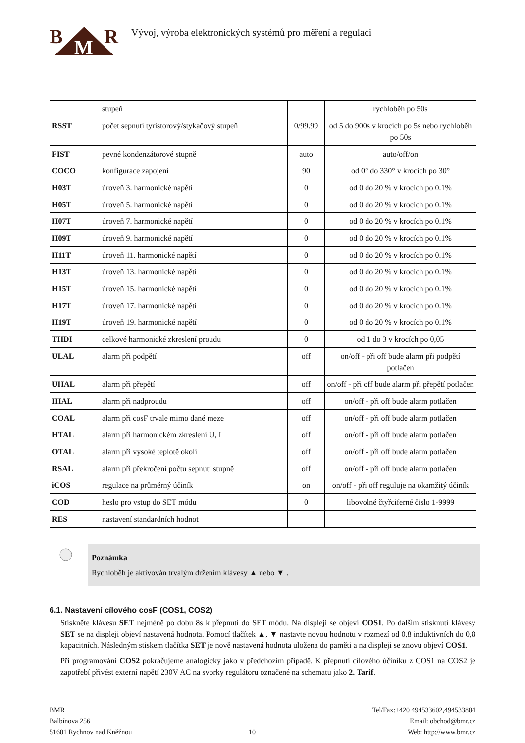B M R
Vývoj, výroba elektronických systémů pro měření a regulaci
| | stupeň | | rychloběh po 50s |
| RSST | počet sepnutí tyristorový/stykačový stupeň | 0/99.99 | od 5 do 900s v krocích po 5s nebo rychloběh po 50s |
| FIST | pevné kondenzátorové stupně | auto | auto/off/on |
| COCO | konfigurace zapojení | 90 | od 0° do 330° v krocích po 30° |
| H03T | úroveň 3. harmonické napětí | 0 | od 0 do 20 % v krocích po 0.1% |
| H05T | úroveň 5. harmonické napětí | 0 | od 0 do 20 % v krocích po 0.1% |
| H07T | úroveň 7. harmonické napětí | 0 | od 0 do 20 % v krocích po 0.1% |
| H09T | úroveň 9. harmonické napětí | 0 | od 0 do 20 % v krocích po 0.1% |
| H11T | úroveň 11. harmonické napětí | 0 | od 0 do 20 % v krocích po 0.1% |
| H13T | úroveň 13. harmonické napětí | 0 | od 0 do 20 % v krocích po 0.1% |
| H15T | úroveň 15. harmonické napětí | 0 | od 0 do 20 % v krocích po 0.1% |
| H17T | úroveň 17. harmonické napětí | 0 | od 0 do 20 % v krocích po 0.1% |
| H19T | úroveň 19. harmonické napětí | 0 | od 0 do 20 % v krocích po 0.1% |
| THDI | celkové harmonické zkreslení proudu | 0 | od 1 do 3 v krocích po 0,05 |
| ULAL | alarm při podpětí | off | on/off - při off bude alarm při podpětí potlačen |
| UHAL | alarm při přepětí | off | on/off - při off bude alarm při přepětí potlačen |
| IHAL | alarm při nadproudu | off | on/off - při off bude alarm potlačen |
| COAL | alarm při cosF trvale mimo dané meze | off | on/off - při off bude alarm potlačen |
| HTAL | alarm při harmonickém zkreslení U, I | off | on/off - při off bude alarm potlačen |
| OTAL | alarm při vysoké teplotě okolí | off | on/off - při off bude alarm potlačen |
| RSAL | alarm při překročení počtu sepnutí stupně | off | on/off - při off bude alarm potlačen |
| iCOS | regulace na průměrný účiník | on | on/off - při off reguluje na okamžitý účiník |
| COD | heslo pro vstup do SET módu | 0 | libovolné čtyřciferné číslo 1-9999 |
| RES | nastavení standardních hodnot | | |
Poznámka
Rychloběh je aktivován trvalým držením klávesy ▲ nebo ▼ .
6.1. Nastavení cílového cosF (COS1, COS2)
Stiskněte klávesu SET nejméně po dobu 8s k přepnutí do SET módu. Na displeji se objeví COS1. Po dalším stisknutí klávesy SET se na displeji objeví nastavená hodnota. Pomocí tlačítek ▲, ▼ nastavte novou hodnotu v rozmezí od 0,8 induktivních do 0,8 kapacitních. Následným stiskem tlačítka SET je nově nastavená hodnota uložena do paměti a na displeji se znovu objeví COS1.
Při programování COS2 pokračujeme analogicky jako v předchozím případě. K přepnutí cílového účiníku z COS1 na COS2 je zapotřebí přivést externí napětí 230V AC na svorky regulátoru označené na schematu jako 2. Tarif.
BMR
Balbínova 256
51601 Rychnov nad Kněžnou
10 Tel/Fax:+420 494533602,494533804
Email: obchod@bmr.cz
Web: http://www.bmr.cz